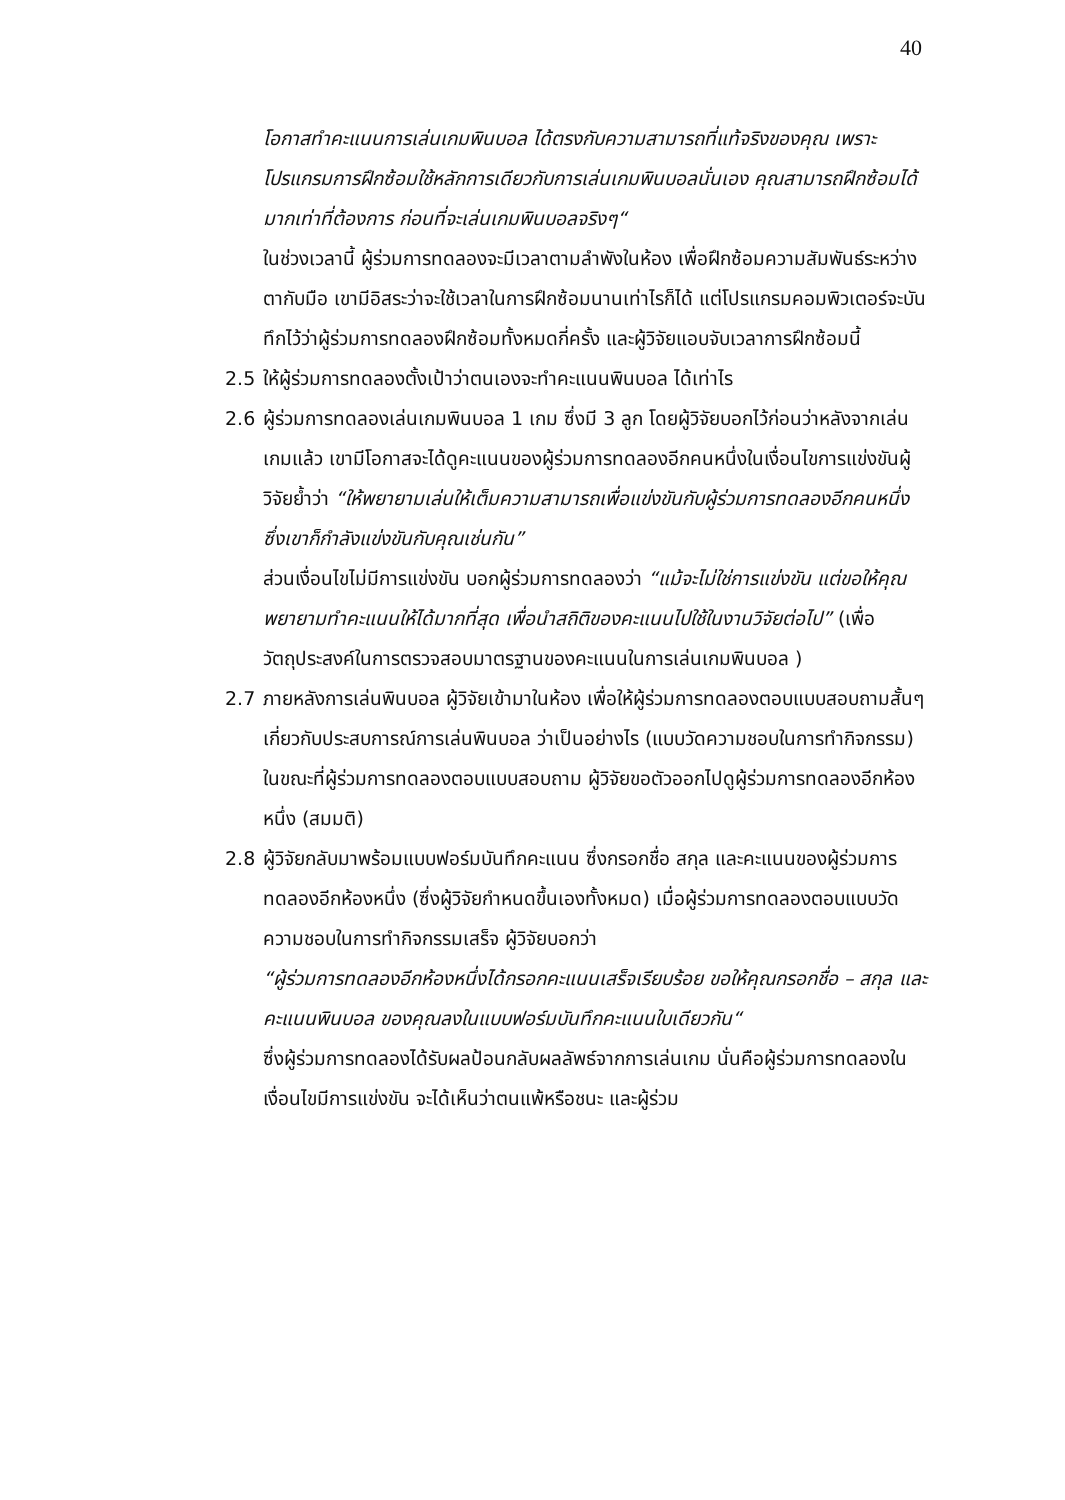40
โอกาสทำคะแนนการเล่นเกมพินบอล ได้ตรงกับความสามารถที่แท้จริงของคุณ เพราะโปรแกรมการฝึกซ้อมใช้หลักการเดียวกับการเล่นเกมพินบอลนั่นเอง คุณสามารถฝึกซ้อมได้มากเท่าที่ต้องการ ก่อนที่จะเล่นเกมพินบอลจริงๆ“
ในช่วงเวลานี้ ผู้ร่วมการทดลองจะมีเวลาตามลำพังในห้อง เพื่อฝึกซ้อมความสัมพันธ์ระหว่างตากับมือ เขามีอิสระว่าจะใช้เวลาในการฝึกซ้อมนานเท่าไรก็ได้ แต่โปรแกรมคอมพิวเตอร์จะบันทึกไว้ว่าผู้ร่วมการทดลองฝึกซ้อมทั้งหมดกี่ครั้ง และผู้วิจัยแอบจับเวลาการฝึกซ้อมนี้
2.5 ให้ผู้ร่วมการทดลองตั้งเป้าว่าตนเองจะทำคะแนนพินบอล ได้เท่าไร
2.6 ผู้ร่วมการทดลองเล่นเกมพินบอล 1 เกม ซึ่งมี 3 ลูก โดยผู้วิจัยบอกไว้ก่อนว่าหลังจากเล่นเกมแล้ว เขามีโอกาสจะได้ดูคะแนนของผู้ร่วมการทดลองอีกคนหนึ่งในเงื่อนไขการแข่งขันผู้วิจัยย้ำว่า “ให้พยายามเล่นให้เต็มความสามารถเพื่อแข่งขันกับผู้ร่วมการทดลองอีกคนหนึ่ง ซึ่งเขาก็กำลังแข่งขันกับคุณเช่นกัน”
ส่วนเงื่อนไขไม่มีการแข่งขัน บอกผู้ร่วมการทดลองว่า “แม้จะไม่ใช่การแข่งขัน แต่ขอให้คุณพยายามทำคะแนนให้ได้มากที่สุด เพื่อนำสถิติของคะแนนไปใช้ในงานวิจัยต่อไป” (เพื่อวัตถุประสงค์ในการตรวจสอบมาตรฐานของคะแนนในการเล่นเกมพินบอล )
2.7 ภายหลังการเล่นพินบอล ผู้วิจัยเข้ามาในห้อง เพื่อให้ผู้ร่วมการทดลองตอบแบบสอบถามสั้นๆ เกี่ยวกับประสบการณ์การเล่นพินบอล ว่าเป็นอย่างไร (แบบวัดความชอบในการทำกิจกรรม) ในขณะที่ผู้ร่วมการทดลองตอบแบบสอบถาม ผู้วิจัยขอตัวออกไปดูผู้ร่วมการทดลองอีกห้องหนึ่ง (สมมติ)
2.8 ผู้วิจัยกลับมาพร้อมแบบฟอร์มบันทึกคะแนน ซึ่งกรอกชื่อ สกุล และคะแนนของผู้ร่วมการทดลองอีกห้องหนึ่ง (ซึ่งผู้วิจัยกำหนดขึ้นเองทั้งหมด) เมื่อผู้ร่วมการทดลองตอบแบบวัดความชอบในการทำกิจกรรมเสร็จ ผู้วิจัยบอกว่า
“ผู้ร่วมการทดลองอีกห้องหนึ่งได้กรอกคะแนนเสร็จเรียบร้อย ขอให้คุณกรอกชื่อ – สกุล และคะแนนพินบอล ของคุณลงในแบบฟอร์มบันทึกคะแนนใบเดียวกัน“
ซึ่งผู้ร่วมการทดลองได้รับผลป้อนกลับผลลัพธ์จากการเล่นเกม นั่นคือผู้ร่วมการทดลองในเงื่อนไขมีการแข่งขัน จะได้เห็นว่าตนแพ้หรือชนะ และผู้ร่วม